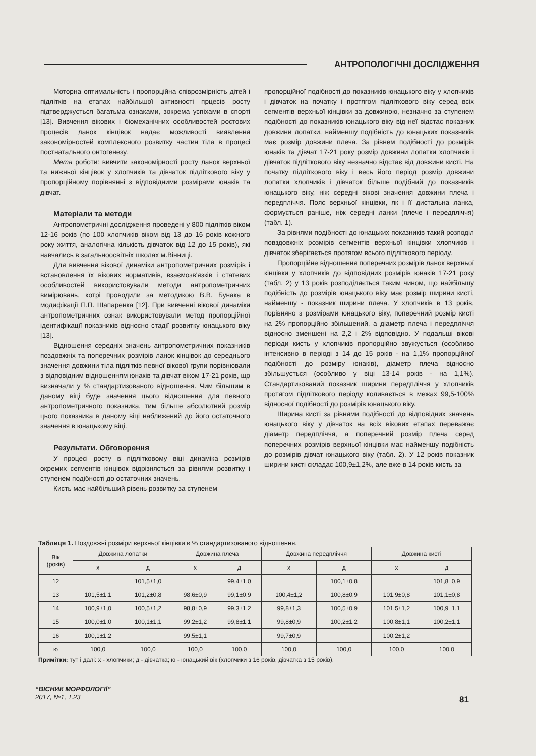АНТРОПОЛОГІЧНІ ДОСЛІДЖЕННЯ
Моторна оптимальність і пропорційна співрозмірність дітей і підлітків на етапах найбільшої активності прцесів росту підтверджується багатьма ознаками, зокрема успіхами в спорті [13]. Вивчення вікових і біомеханічних особливостей ростових процесів ланок кінцівок надає можливості виявлення закономірностей комплексного розвитку частин тіла в процесі постнатального онтогенезу.
Мета роботи: вивчити закономірності росту ланок верхньої та нижньої кінцівок у хлопчиків та дівчаток підліткового віку у пропорційному порівнянні з відповідними розмірами юнаків та дівчат.
Матеріали та методи
Антропометричні дослідження проведені у 800 підлітків віком 12-16 років (по 100 хлопчиків віком від 13 до 16 років кожного року життя, аналогічна кількість дівчаток від 12 до 15 років), які навчались в загальноосвітніх школах м.Вінниці.
Для вивчення вікової динаміки антропометричних розмірів і встановлення їх вікових нормативів, взаємозв'язків і статевих особливостей використовували методи антропометричних вимірювань, котрі проводили за методикою В.В. Бунака в модифікації П.П. Шапаренка [12]. При вивченні вікової динаміки антропометричних ознак використовували метод пропорційної ідентифікації показників відносно стадії розвитку юнацького віку [13].
Відношення середніх значень антропометричних показників поздовжніх та поперечних розмірів ланок кінцівок до середнього значення довжини тіла підлітків певної вікової групи порівнювали з відповідним відношенням юнаків та дівчат віком 17-21 років, що визначали у % стандартизованого відношення. Чим більшим в даному віці буде значення цього відношення для певного антропометричного показника, тим більше абсолютний розмір цього показника в даному віці наближений до його остаточного значення в юнацькому віці.
Результати. Обговорення
У процесі росту в підлітковому віці динаміка розмірів окремих сегментів кінцівок відрізняється за рівнями розвитку і ступенем подібності до остаточних значень.
Кисть має найбільший рівень розвитку за ступенем
пропорційної подібності до показників юнацького віку у хлопчиків і дівчаток на початку і протягом підліткового віку серед всіх сегментів верхньої кінцівки за довжиною, незначно за ступенем подібності до показників юнацького віку від неї відстає показник довжини лопатки, найменшу подібність до юнацьких показників має розмір довжини плеча. За рівнем подібності до розмірів юнаків та дівчат 17-21 року розмір довжини лопатки хлопчиків і дівчаток підліткового віку незначно відстає від довжини кисті. На початку підліткового віку і весь його період розмір довжини лопатки хлопчиків і дівчаток більше подібний до показників юнацького віку, ніж середні вікові значення довжини плеча і передпліччя. Пояс верхньої кінцівки, як і її дистальна ланка, формується раніше, ніж середні ланки (плече і передпліччя) (табл. 1).
За рівнями подібності до юнацьких показників такий розподіл повздовжніх розмірів сегментів верхньої кінцівки хлопчиків і дівчаток зберігається протягом всього підліткового періоду.
Пропорційне відношення поперечних розмірів ланок верхньої кінцівки у хлопчиків до відповідних розмірів юнаків 17-21 року (табл. 2) у 13 років розподіляється таким чином, що найбільшу подібність до розмірів юнацького віку має розмір ширини кисті, найменшу - показник ширини плеча. У хлопчиків в 13 років, порівняно з розмірами юнацького віку, поперечний розмір кисті на 2% пропорційно збільшений, а діаметр плеча і передпліччя відносно зменшені на 2,2 і 2% відповідно. У подальші вікові періоди кисть у хлопчиків пропорційно звужується (особливо інтенсивно в періоді з 14 до 15 років - на 1,1% пропорційної подібності до розміру юнаків), діаметр плеча відносно збільшується (особливо у віці 13-14 років - на 1,1%). Стандартизований показник ширини передпліччя у хлопчиків протягом підліткового періоду коливається в межах 99,5-100% відносної подібності до розмірів юнацького віку.
Ширина кисті за рівнями подібності до відповідних значень юнацького віку у дівчаток на всіх вікових етапах переважає діаметр передпліччя, а поперечний розмір плеча серед поперечних розмірів верхньої кінцівки має найменшу подібність до розмірів дівчат юнацького віку (табл. 2). У 12 років показник ширини кисті складає 100,9±1,2%, але вже в 14 років кисть за
Таблиця 1. Поздовжні розміри верхньої кінцівки в % стандартизованого відношення.
| Вік (років) | Довжина лопатки | | Довжина плеча | | Довжина передпліччя | | Довжина кисті | |
| --- | --- | --- | --- | --- | --- | --- | --- | --- |
| | х | д | х | д | х | д | х | д |
| 12 | | 101,5±1,0 | | 99,4±1,0 | | 100,1±0,8 | | 101,8±0,9 |
| 13 | 101,5±1,1 | 101,2±0,8 | 98,6±0,9 | 99,1±0,9 | 100,4±1,2 | 100,8±0,9 | 101,9±0,8 | 101,1±0,8 |
| 14 | 100,9±1,0 | 100,5±1,2 | 98,8±0,9 | 99,3±1,2 | 99,8±1,3 | 100,5±0,9 | 101,5±1,2 | 100,9±1,1 |
| 15 | 100,0±1,0 | 100,1±1,1 | 99,2±1,2 | 99,8±1,1 | 99,8±0,9 | 100,2±1,2 | 100,8±1,1 | 100,2±1,1 |
| 16 | 100,1±1,2 | | 99,5±1,1 | | 99,7±0,9 | | 100,2±1,2 | |
| ю | 100,0 | 100,0 | 100,0 | 100,0 | 100,0 | 100,0 | 100,0 | 100,0 |
Примітки: тут і далі: х - хлопчики; д - дівчатка; ю - юнацький вік (хлопчики з 16 років, дівчатка з 15 років).
“ВІСНИК МОРФОЛОГІЇ”
2017, №1, Т.23
81